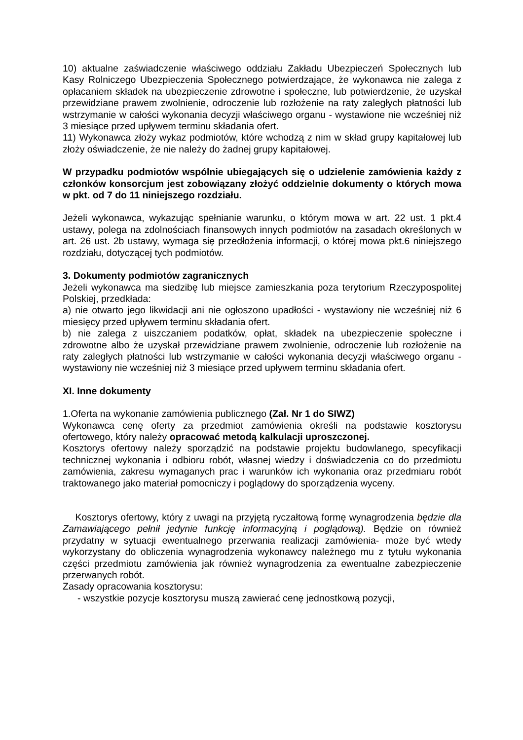10) aktualne zaświadczenie właściwego oddziału Zakładu Ubezpieczeń Społecznych lub Kasy Rolniczego Ubezpieczenia Społecznego potwierdzające, że wykonawca nie zalega z opłacaniem składek na ubezpieczenie zdrowotne i społeczne, lub potwierdzenie, że uzyskał przewidziane prawem zwolnienie, odroczenie lub rozłożenie na raty zaległych płatności lub wstrzymanie w całości wykonania decyzji właściwego organu - wystawione nie wcześniej niż 3 miesiące przed upływem terminu składania ofert.
11) Wykonawca złoży wykaz podmiotów, które wchodzą z nim w skład grupy kapitałowej lub złoży oświadczenie, że nie należy do żadnej grupy kapitałowej.
W przypadku podmiotów wspólnie ubiegających się o udzielenie zamówienia każdy z członków konsorcjum jest zobowiązany złożyć oddzielnie dokumenty o których mowa w pkt. od 7 do 11 niniejszego rozdziału.
Jeżeli wykonawca, wykazując spełnianie warunku, o którym mowa w art. 22 ust. 1 pkt.4 ustawy, polega na zdolnościach finansowych innych podmiotów na zasadach określonych w art. 26 ust. 2b ustawy, wymaga się przedłożenia informacji, o której mowa pkt.6 niniejszego rozdziału, dotyczącej tych podmiotów.
3. Dokumenty podmiotów zagranicznych
Jeżeli wykonawca ma siedzibę lub miejsce zamieszkania poza terytorium Rzeczypospolitej Polskiej, przedkłada:
a) nie otwarto jego likwidacji ani nie ogłoszono upadłości - wystawiony nie wcześniej niż 6 miesięcy przed upływem terminu składania ofert.
b) nie zalega z uiszczaniem podatków, opłat, składek na ubezpieczenie społeczne i zdrowotne albo że uzyskał przewidziane prawem zwolnienie, odroczenie lub rozłożenie na raty zaległych płatności lub wstrzymanie w całości wykonania decyzji właściwego organu - wystawiony nie wcześniej niż 3 miesiące przed upływem terminu składania ofert.
XI. Inne dokumenty
1.Oferta na wykonanie zamówienia publicznego (Zał. Nr 1 do SIWZ)
Wykonawca cenę oferty za przedmiot zamówienia określi na podstawie kosztorysu ofertowego, który należy opracować metodą kalkulacji uproszczonej.
Kosztorys ofertowy należy sporządzić na podstawie projektu budowlanego, specyfikacji technicznej wykonania i odbioru robót, własnej wiedzy i doświadczenia co do przedmiotu zamówienia, zakresu wymaganych prac i warunków ich wykonania oraz przedmiaru robót traktowanego jako materiał pomocniczy i poglądowy do sporządzenia wyceny.
Kosztorys ofertowy, który z uwagi na przyjętą ryczałtową formę wynagrodzenia będzie dla Zamawiającego pełnił jedynie funkcję informacyjną i poglądową). Będzie on również przydatny w sytuacji ewentualnego przerwania realizacji zamówienia- może być wtedy wykorzystany do obliczenia wynagrodzenia wykonawcy należnego mu z tytułu wykonania części przedmiotu zamówienia jak również wynagrodzenia za ewentualne zabezpieczenie przerwanych robót.
Zasady opracowania kosztorysu:
- wszystkie pozycje kosztorysu muszą zawierać cenę jednostkową pozycji,